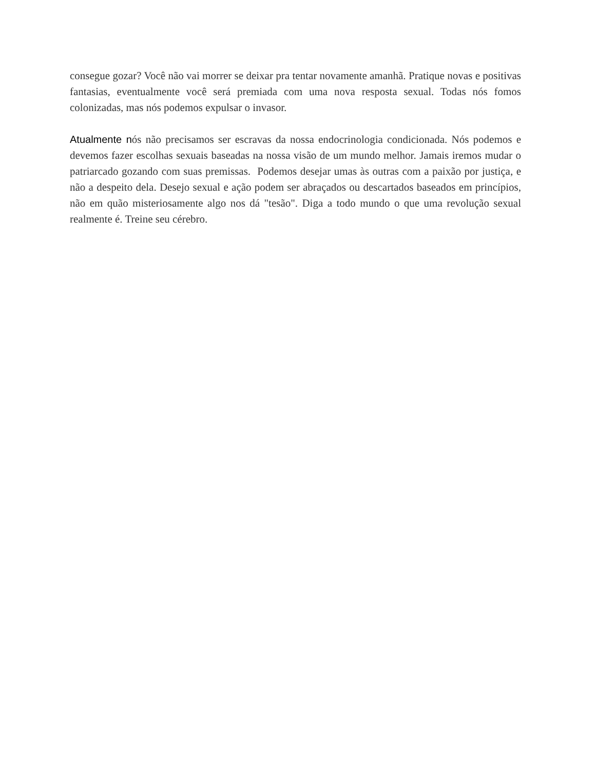consegue gozar? Você não vai morrer se deixar pra tentar novamente amanhã. Pratique novas e positivas fantasias, eventualmente você será premiada com uma nova resposta sexual. Todas nós fomos colonizadas, mas nós podemos expulsar o invasor.
Atualmente nós não precisamos ser escravas da nossa endocrinologia condicionada. Nós podemos e devemos fazer escolhas sexuais baseadas na nossa visão de um mundo melhor. Jamais iremos mudar o patriarcado gozando com suas premissas. Podemos desejar umas às outras com a paixão por justiça, e não a despeito dela. Desejo sexual e ação podem ser abraçados ou descartados baseados em princípios, não em quão misteriosamente algo nos dá "tesão". Diga a todo mundo o que uma revolução sexual realmente é. Treine seu cérebro.